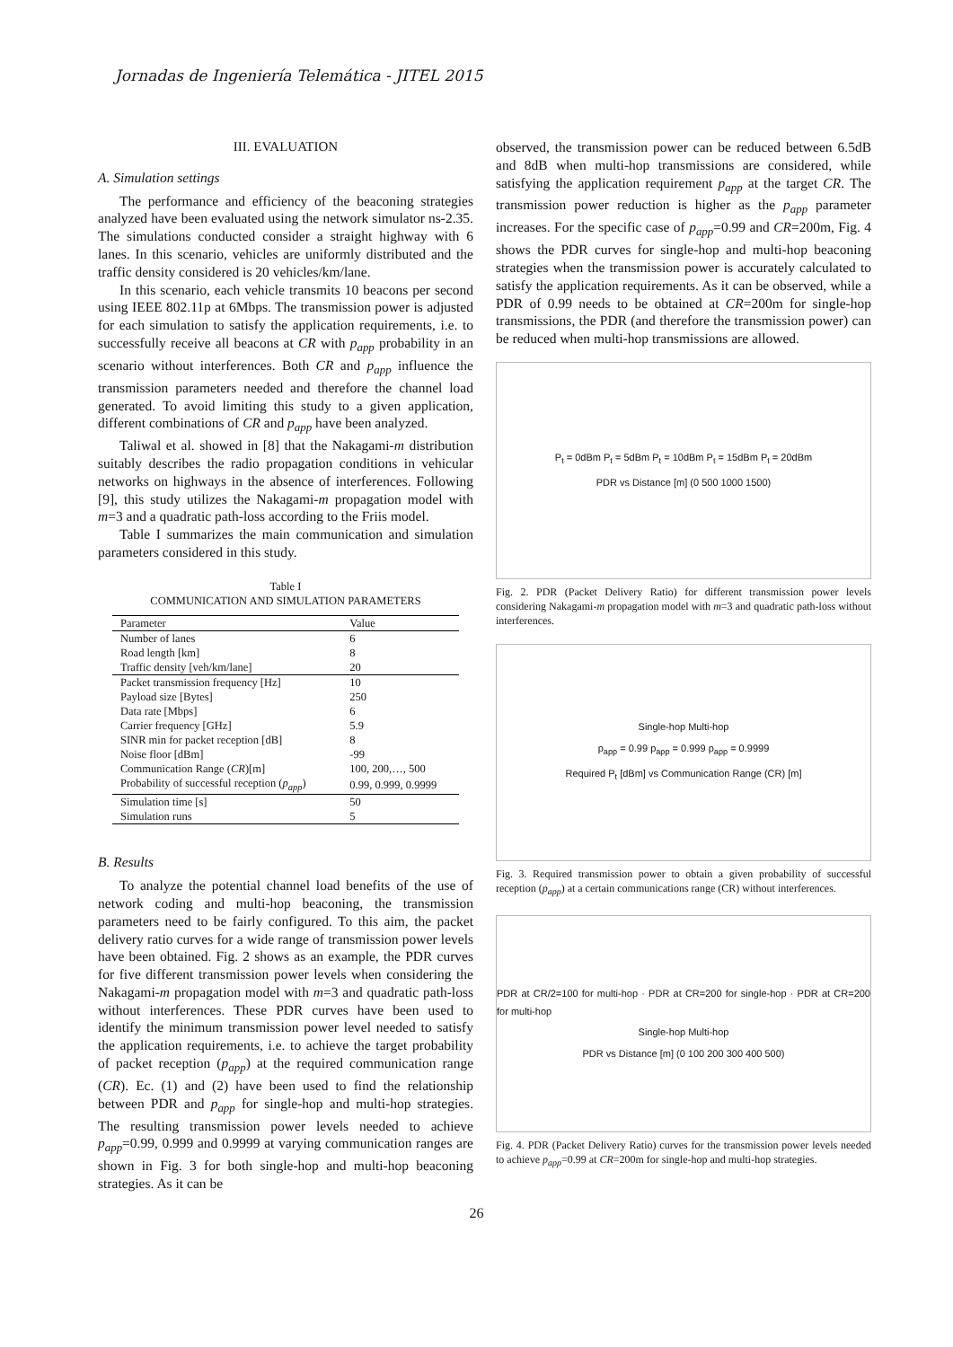Jornadas de Ingeniería Telemática - JITEL 2015
III. EVALUATION
A. Simulation settings
The performance and efficiency of the beaconing strategies analyzed have been evaluated using the network simulator ns-2.35. The simulations conducted consider a straight highway with 6 lanes. In this scenario, vehicles are uniformly distributed and the traffic density considered is 20 vehicles/km/lane.
In this scenario, each vehicle transmits 10 beacons per second using IEEE 802.11p at 6Mbps. The transmission power is adjusted for each simulation to satisfy the application requirements, i.e. to successfully receive all beacons at CR with p<sub>app</sub> probability in an scenario without interferences. Both CR and p<sub>app</sub> influence the transmission parameters needed and therefore the channel load generated. To avoid limiting this study to a given application, different combinations of CR and p<sub>app</sub> have been analyzed.
Taliwal et al. showed in [8] that the Nakagami-m distribution suitably describes the radio propagation conditions in vehicular networks on highways in the absence of interferences. Following [9], this study utilizes the Nakagami-m propagation model with m=3 and a quadratic path-loss according to the Friis model.
Table I summarizes the main communication and simulation parameters considered in this study.
Table I
COMMUNICATION AND SIMULATION PARAMETERS
| Parameter | Value |
| --- | --- |
| Number of lanes | 6 |
| Road length [km] | 8 |
| Traffic density [veh/km/lane] | 20 |
| Packet transmission frequency [Hz] | 10 |
| Payload size [Bytes] | 250 |
| Data rate [Mbps] | 6 |
| Carrier frequency [GHz] | 5.9 |
| SINR min for packet reception [dB] | 8 |
| Noise floor [dBm] | -99 |
| Communication Range ( CR )[m] | 100, 200,…, 500 |
| Probability of successful reception ( p<sub>app</sub> ) | 0.99, 0.999, 0.9999 |
| Simulation time [s] | 50 |
| Simulation runs | 5 |
B. Results
To analyze the potential channel load benefits of the use of network coding and multi-hop beaconing, the transmission parameters need to be fairly configured. To this aim, the packet delivery ratio curves for a wide range of transmission power levels have been obtained. Fig. 2 shows as an example, the PDR curves for five different transmission power levels when considering the Nakagami-m propagation model with m=3 and quadratic path-loss without interferences. These PDR curves have been used to identify the minimum transmission power level needed to satisfy the application requirements, i.e. to achieve the target probability of packet reception (p<sub>app</sub>) at the required communication range (CR). Ec. (1) and (2) have been used to find the relationship between PDR and p<sub>app</sub> for single-hop and multi-hop strategies. The resulting transmission power levels needed to achieve p<sub>app</sub>=0.99, 0.999 and 0.9999 at varying communication ranges are shown in Fig. 3 for both single-hop and multi-hop beaconing strategies. As it can be
observed, the transmission power can be reduced between 6.5dB and 8dB when multi-hop transmissions are considered, while satisfying the application requirement p<sub>app</sub> at the target CR. The transmission power reduction is higher as the p<sub>app</sub> parameter increases. For the specific case of p<sub>app</sub>=0.99 and CR=200m, Fig. 4 shows the PDR curves for single-hop and multi-hop beaconing strategies when the transmission power is accurately calculated to satisfy the application requirements. As it can be observed, while a PDR of 0.99 needs to be obtained at CR=200m for single-hop transmissions, the PDR (and therefore the transmission power) can be reduced when multi-hop transmissions are allowed.
P<sub>t</sub> = 0dBm P<sub>t</sub> = 5dBm P<sub>t</sub> = 10dBm P<sub>t</sub> = 15dBm P<sub>t</sub> = 20dBm
PDR vs Distance [m] (0 500 1000 1500)
Fig. 2. PDR (Packet Delivery Ratio) for different transmission power levels considering Nakagami-m propagation model with m=3 and quadratic path-loss without interferences.
Single-hop Multi-hop
p<sub>app</sub> = 0.99 p<sub>app</sub> = 0.999 p<sub>app</sub> = 0.9999
Required P<sub>t</sub> [dBm] vs Communication Range (CR) [m]
Fig. 3. Required transmission power to obtain a given probability of successful reception (p<sub>app</sub>) at a certain communications range (CR) without interferences.
PDR at CR/2=100 for multi-hop · PDR at CR=200 for single-hop · PDR at CR=200 for multi-hop
Single-hop Multi-hop
PDR vs Distance [m] (0 100 200 300 400 500)
Fig. 4. PDR (Packet Delivery Ratio) curves for the transmission power levels needed to achieve p<sub>app</sub>=0.99 at CR=200m for single-hop and multi-hop strategies.
26